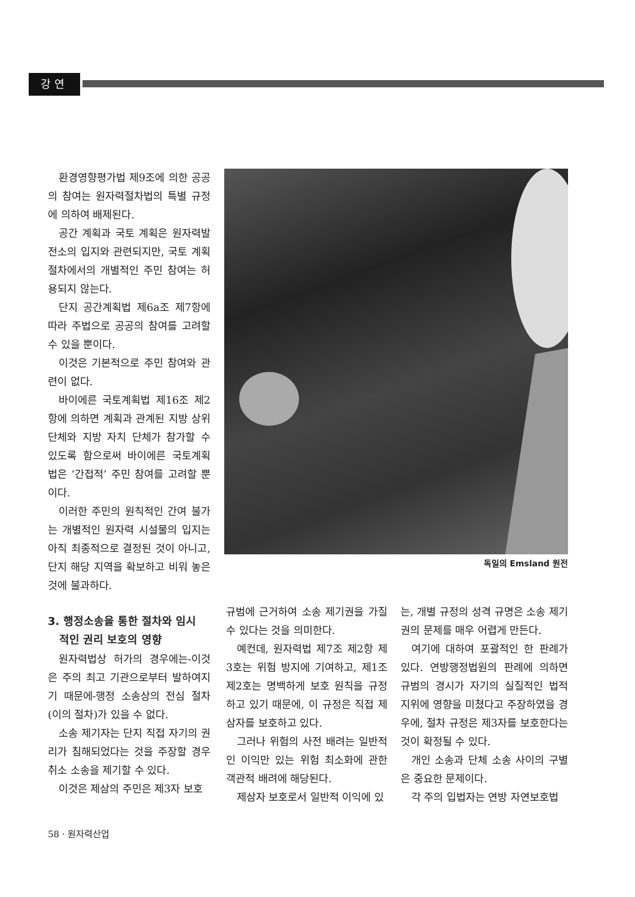강연
환경영향평가법 제9조에 의한 공공의 참여는 원자력절차법의 특별 규정에 의하여 배제된다.
공간 계획과 국토 계획은 원자력발전소의 입지와 관련되지만, 국토 계획 절차에서의 개별적인 주민 참여는 허용되지 않는다.
단지 공간계획법 제6a조 제7항에 따라 주법으로 공공의 참여를 고려할 수 있을 뿐이다.
이것은 기본적으로 주민 참여와 관련이 없다.
바이에른 국토계획법 제16조 제2항에 의하면 계획과 관계된 지방 상위 단체와 지방 자치 단체가 참가할 수 있도록 함으로써 바이에른 국토계획법은 ‘간접적’ 주민 참여를 고려할 뿐이다.
이러한 주민의 원칙적인 간여 불가는 개별적인 원자력 시설물의 입지는 아직 최종적으로 결정된 것이 아니고, 단지 해당 지역을 확보하고 비워 놓은 것에 불과하다.
3. 행정소송을 통한 절차와 임시
적인 권리 보호의 영향
원자력법상 허가의 경우에는-이것은 주의 최고 기관으로부터 발하여지기 때문에-행정 소송상의 전심 절차(이의 절차)가 있을 수 없다.
소송 제기자는 단지 직접 자기의 권리가 침해되었다는 것을 주장할 경우 취소 소송을 제기할 수 있다.
이것은 제삼의 주민은 제3자 보호
독일의 Emsland 원전
규범에 근거하여 소송 제기권을 가질 수 있다는 것을 의미한다.
예컨데, 원자력법 제7조 제2항 제3호는 위험 방지에 기여하고, 제1조 제2호는 명백하게 보호 원칙을 규정하고 있기 때문에, 이 규정은 직접 제삼자를 보호하고 있다.
그러나 위험의 사전 배려는 일반적인 이익만 있는 위험 최소화에 관한 객관적 배려에 해당된다.
제삼자 보호로서 일반적 이익에 있
는, 개별 규정의 성격 규명은 소송 제기권의 문제를 매우 어렵게 만든다.
여기에 대하여 포괄적인 한 판례가 있다. 연방행정법원의 판례에 의하면 규범의 경시가 자기의 실질적인 법적 지위에 영향을 미쳤다고 주장하였을 경우에, 절차 규정은 제3자를 보호한다는 것이 확정될 수 있다.
개인 소송과 단체 소송 사이의 구별은 중요한 문제이다.
각 주의 입법자는 연방 자연보호법
58 · 원자력산업